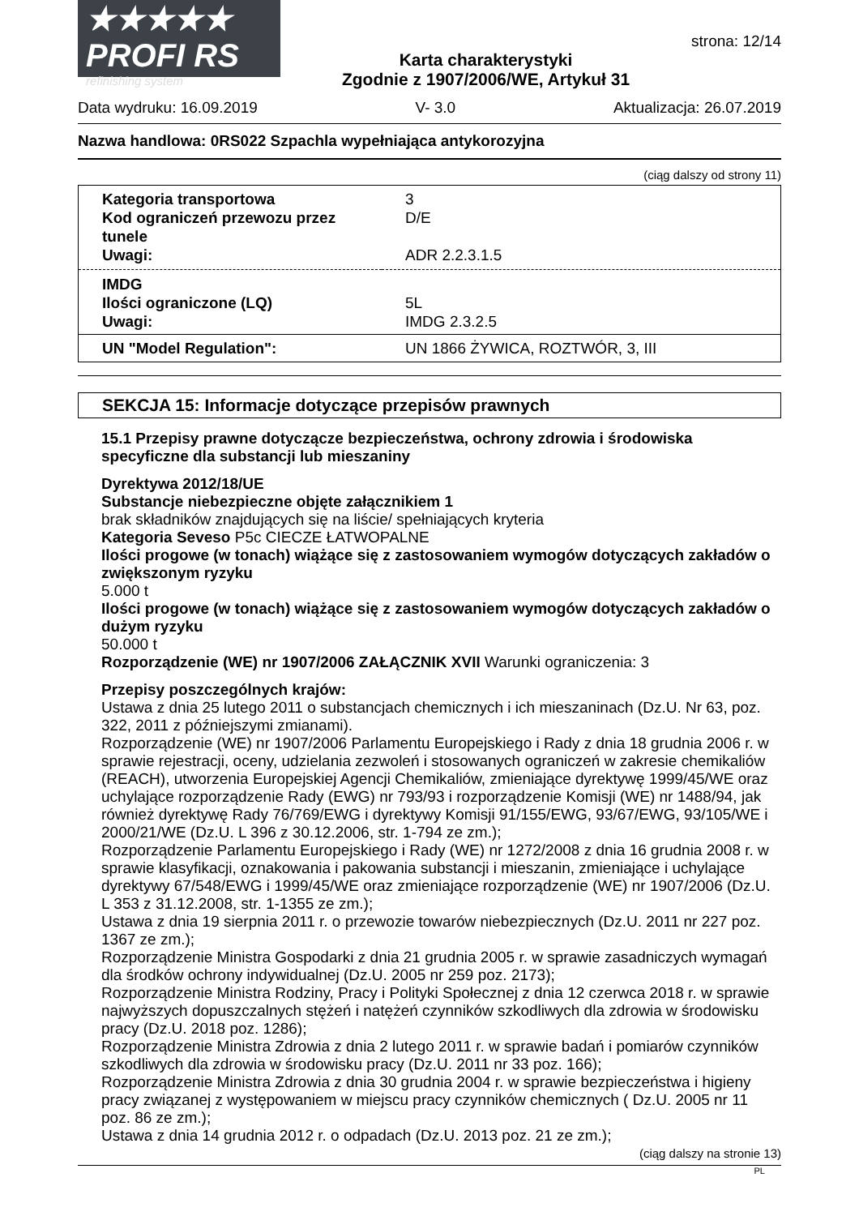★★★★★
PROFI RS
refinishing system
Karta charakterystyki
Zgodnie z 1907/2006/WE, Artykuł 31
strona: 12/14
Data wydruku: 16.09.2019 V- 3.0 Aktualizacja: 26.07.2019
Nazwa handlowa: 0RS022 Szpachla wypełniająca antykorozyjna
(ciąg dalszy od strony 11)
| Kategoria transportowa | 3 |
| Kod ograniczeń przewozu przez tunele | D/E |
| Uwagi: | ADR 2.2.3.1.5 |
| IMDG | |
| Ilości ograniczone (LQ) | 5L |
| Uwagi: | IMDG 2.3.2.5 |
| UN "Model Regulation": | UN 1866 ŻYWICA, ROZTWÓR, 3, III |
SEKCJA 15: Informacje dotyczące przepisów prawnych
15.1 Przepisy prawne dotyczącze bezpieczeństwa, ochrony zdrowia i środowiska specyficzne dla substancji lub mieszaniny
Dyrektywa 2012/18/UE
Substancje niebezpieczne objęte załącznikiem 1
brak składników znajdujących się na liście/ spełniających kryteria
Kategoria Seveso P5c CIECZE ŁATWOPALNE
Ilości progowe (w tonach) wiążące się z zastosowaniem wymogów dotyczących zakładów o zwiększonym ryzyku
5.000 t
Ilości progowe (w tonach) wiążące się z zastosowaniem wymogów dotyczących zakładów o dużym ryzyku
50.000 t
Rozporządzenie (WE) nr 1907/2006 ZAŁĄCZNIK XVII Warunki ograniczenia: 3
Przepisy poszczególnych krajów:
Ustawa z dnia 25 lutego 2011 o substancjach chemicznych i ich mieszaninach (Dz.U. Nr 63, poz. 322, 2011 z późniejszymi zmianami).
Rozporządzenie (WE) nr 1907/2006 Parlamentu Europejskiego i Rady z dnia 18 grudnia 2006 r. w sprawie rejestracji, oceny, udzielania zezwoleń i stosowanych ograniczeń w zakresie chemikaliów (REACH), utworzenia Europejskiej Agencji Chemikaliów, zmieniające dyrektywę 1999/45/WE oraz uchylające rozporządzenie Rady (EWG) nr 793/93 i rozporządzenie Komisji (WE) nr 1488/94, jak również dyrektywę Rady 76/769/EWG i dyrektywy Komisji 91/155/EWG, 93/67/EWG, 93/105/WE i 2000/21/WE (Dz.U. L 396 z 30.12.2006, str. 1-794 ze zm.);
Rozporządzenie Parlamentu Europejskiego i Rady (WE) nr 1272/2008 z dnia 16 grudnia 2008 r. w sprawie klasyfikacji, oznakowania i pakowania substancji i mieszanin, zmieniające i uchylające dyrektywy 67/548/EWG i 1999/45/WE oraz zmieniające rozporządzenie (WE) nr 1907/2006 (Dz.U. L 353 z 31.12.2008, str. 1-1355 ze zm.);
Ustawa z dnia 19 sierpnia 2011 r. o przewozie towarów niebezpiecznych (Dz.U. 2011 nr 227 poz. 1367 ze zm.);
Rozporządzenie Ministra Gospodarki z dnia 21 grudnia 2005 r. w sprawie zasadniczych wymagań dla środków ochrony indywidualnej (Dz.U. 2005 nr 259 poz. 2173);
Rozporządzenie Ministra Rodziny, Pracy i Polityki Społecznej z dnia 12 czerwca 2018 r. w sprawie najwyższych dopuszczalnych stężeń i natężeń czynników szkodliwych dla zdrowia w środowisku pracy (Dz.U. 2018 poz. 1286);
Rozporządzenie Ministra Zdrowia z dnia 2 lutego 2011 r. w sprawie badań i pomiarów czynników szkodliwych dla zdrowia w środowisku pracy (Dz.U. 2011 nr 33 poz. 166);
Rozporządzenie Ministra Zdrowia z dnia 30 grudnia 2004 r. w sprawie bezpieczeństwa i higieny pracy związanej z występowaniem w miejscu pracy czynników chemicznych ( Dz.U. 2005 nr 11 poz. 86 ze zm.);
Ustawa z dnia 14 grudnia 2012 r. o odpadach (Dz.U. 2013 poz. 21 ze zm.);
(ciąg dalszy na stronie 13)
PL